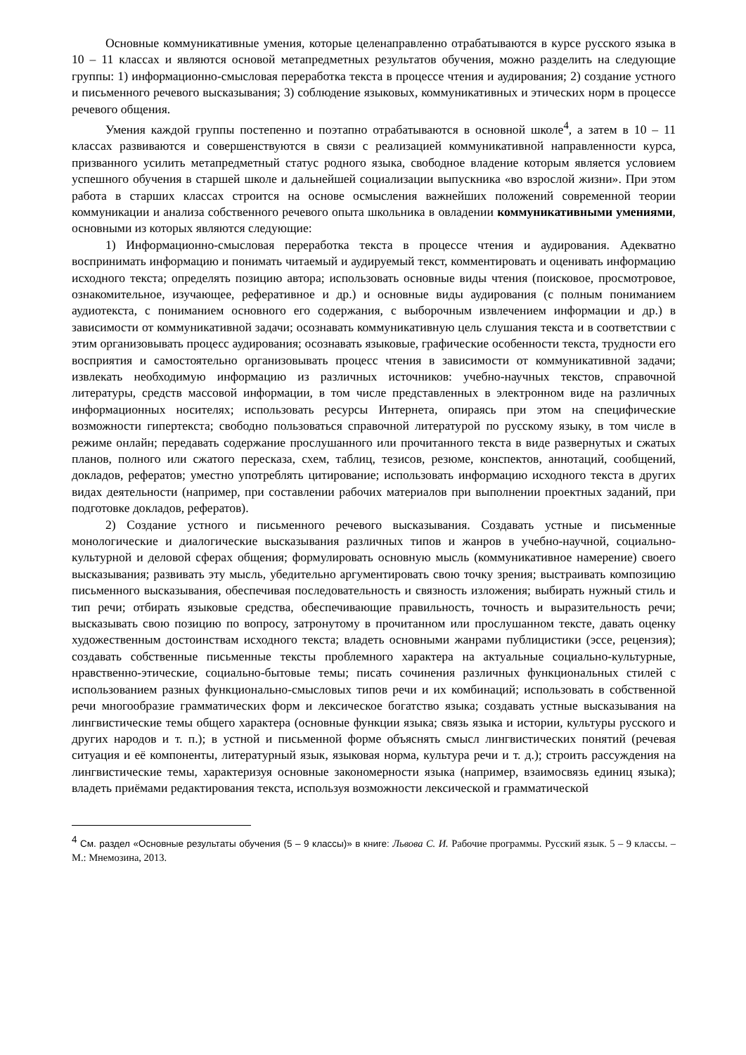Основные коммуникативные умения, которые целенаправленно отрабатываются в курсе русского языка в 10 – 11 классах и являются основой метапредметных результатов обучения, можно разделить на следующие группы: 1) информационно-смысловая переработка текста в процессе чтения и аудирования; 2) создание устного и письменного речевого высказывания; 3) соблюдение языковых, коммуникативных и этических норм в процессе речевого общения.
Умения каждой группы постепенно и поэтапно отрабатываются в основной школе<sup>4</sup>, а затем в 10 – 11 классах развиваются и совершенствуются в связи с реализацией коммуникативной направленности курса, призванного усилить метапредметный статус родного языка, свободное владение которым является условием успешного обучения в старшей школе и дальнейшей социализации выпускника «во взрослой жизни». При этом работа в старших классах строится на основе осмысления важнейших положений современной теории коммуникации и анализа собственного речевого опыта школьника в овладении коммуникативными умениями, основными из которых являются следующие:
1) Информационно-смысловая переработка текста в процессе чтения и аудирования. Адекватно воспринимать информацию и понимать читаемый и аудируемый текст, комментировать и оценивать информацию исходного текста; определять позицию автора; использовать основные виды чтения (поисковое, просмотровое, ознакомительное, изучающее, реферативное и др.) и основные виды аудирования (с полным пониманием аудиотекста, с пониманием основного его содержания, с выборочным извлечением информации и др.) в зависимости от коммуникативной задачи; осознавать коммуникативную цель слушания текста и в соответствии с этим организовывать процесс аудирования; осознавать языковые, графические особенности текста, трудности его восприятия и самостоятельно организовывать процесс чтения в зависимости от коммуникативной задачи; извлекать необходимую информацию из различных источников: учебно-научных текстов, справочной литературы, средств массовой информации, в том числе представленных в электронном виде на различных информационных носителях; использовать ресурсы Интернета, опираясь при этом на специфические возможности гипертекста; свободно пользоваться справочной литературой по русскому языку, в том числе в режиме онлайн; передавать содержание прослушанного или прочитанного текста в виде развернутых и сжатых планов, полного или сжатого пересказа, схем, таблиц, тезисов, резюме, конспектов, аннотаций, сообщений, докладов, рефератов; уместно употреблять цитирование; использовать информацию исходного текста в других видах деятельности (например, при составлении рабочих материалов при выполнении проектных заданий, при подготовке докладов, рефератов).
2) Создание устного и письменного речевого высказывания. Создавать устные и письменные монологические и диалогические высказывания различных типов и жанров в учебно-научной, социально-культурной и деловой сферах общения; формулировать основную мысль (коммуникативное намерение) своего высказывания; развивать эту мысль, убедительно аргументировать свою точку зрения; выстраивать композицию письменного высказывания, обеспечивая последовательность и связность изложения; выбирать нужный стиль и тип речи; отбирать языковые средства, обеспечивающие правильность, точность и выразительность речи; высказывать свою позицию по вопросу, затронутому в прочитанном или прослушанном тексте, давать оценку художественным достоинствам исходного текста; владеть основными жанрами публицистики (эссе, рецензия); создавать собственные письменные тексты проблемного характера на актуальные социально-культурные, нравственно-этические, социально-бытовые темы; писать сочинения различных функциональных стилей с использованием разных функционально-смысловых типов речи и их комбинаций; использовать в собственной речи многообразие грамматических форм и лексическое богатство языка; создавать устные высказывания на лингвистические темы общего характера (основные функции языка; связь языка и истории, культуры русского и других народов и т. п.); в устной и письменной форме объяснять смысл лингвистических понятий (речевая ситуация и её компоненты, литературный язык, языковая норма, культура речи и т. д.); строить рассуждения на лингвистические темы, характеризуя основные закономерности языка (например, взаимосвязь единиц языка); владеть приёмами редактирования текста, используя возможности лексической и грамматической
<sup>4</sup> См. раздел «Основные результаты обучения (5 – 9 классы)» в книге: Львова С. И. Рабочие программы. Русский язык. 5 – 9 классы. – М.: Мнемозина, 2013.